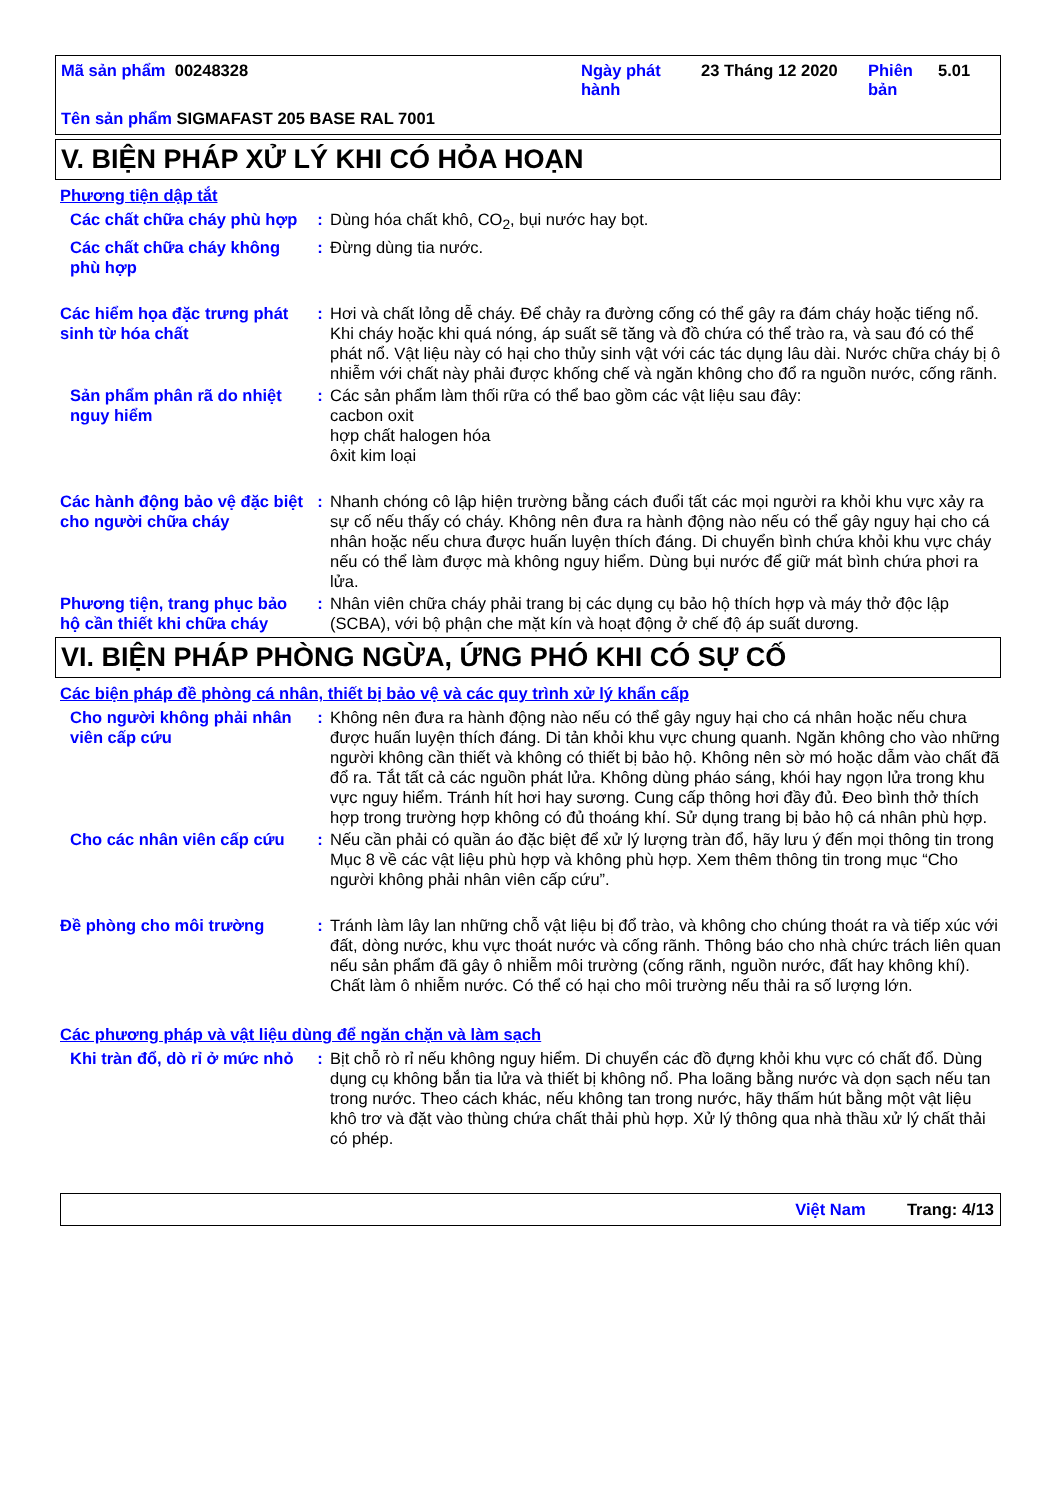Mã sản phẩm 00248328 Ngày phát hành
23 Tháng 12 2020 Phiên bản
5.01
Tên sản phẩm SIGMAFAST 205 BASE RAL 7001
V. BIỆN PHÁP XỬ LÝ KHI CÓ HỎA HOẠN
Phương tiện dập tắt
Các chất chữa cháy phù hợp
: Dùng hóa chất khô, CO<sub>2</sub>, bụi nước hay bọt.
Các chất chữa cháy không phù hợp
: Đừng dùng tia nước.
Các hiểm họa đặc trưng phát sinh từ hóa chất
: Hơi và chất lỏng dễ cháy. Để chảy ra đường cống có thể gây ra đám cháy hoặc tiếng nổ. Khi cháy hoặc khi quá nóng, áp suất sẽ tăng và đồ chứa có thể trào ra, và sau đó có thể phát nổ. Vật liệu này có hại cho thủy sinh vật với các tác dụng lâu dài. Nước chữa cháy bị ô nhiễm với chất này phải được khống chế và ngăn không cho đổ ra nguồn nước, cống rãnh.
Sản phẩm phân rã do nhiệt nguy hiểm
: Các sản phẩm làm thối rữa có thể bao gồm các vật liệu sau đây:
cacbon oxit
hợp chất halogen hóa
ôxit kim loại
Các hành động bảo vệ đặc biệt cho người chữa cháy
: Nhanh chóng cô lập hiện trường bằng cách đuổi tất các mọi người ra khỏi khu vực xảy ra sự cố nếu thấy có cháy. Không nên đưa ra hành động nào nếu có thể gây nguy hại cho cá nhân hoặc nếu chưa được huấn luyện thích đáng. Di chuyển bình chứa khỏi khu vực cháy nếu có thể làm được mà không nguy hiểm. Dùng bụi nước để giữ mát bình chứa phơi ra lửa.
Phương tiện, trang phục bảo hộ cần thiết khi chữa cháy
: Nhân viên chữa cháy phải trang bị các dụng cụ bảo hộ thích hợp và máy thở độc lập (SCBA), với bộ phận che mặt kín và hoạt động ở chế độ áp suất dương.
VI. BIỆN PHÁP PHÒNG NGỪA, ỨNG PHÓ KHI CÓ SỰ CỐ
Các biện pháp đề phòng cá nhân, thiết bị bảo vệ và các quy trình xử lý khẩn cấp
Cho người không phải nhân viên cấp cứu
: Không nên đưa ra hành động nào nếu có thể gây nguy hại cho cá nhân hoặc nếu chưa được huấn luyện thích đáng. Di tản khỏi khu vực chung quanh. Ngăn không cho vào những người không cần thiết và không có thiết bị bảo hộ. Không nên sờ mó hoặc dẫm vào chất đã đổ ra. Tắt tất cả các nguồn phát lửa. Không dùng pháo sáng, khói hay ngọn lửa trong khu vực nguy hiểm. Tránh hít hơi hay sương. Cung cấp thông hơi đầy đủ. Đeo bình thở thích hợp trong trường hợp không có đủ thoáng khí. Sử dụng trang bị bảo hộ cá nhân phù hợp.
Cho các nhân viên cấp cứu
: Nếu cần phải có quần áo đặc biệt để xử lý lượng tràn đổ, hãy lưu ý đến mọi thông tin trong Mục 8 về các vật liệu phù hợp và không phù hợp. Xem thêm thông tin trong mục “Cho người không phải nhân viên cấp cứu”.
Đề phòng cho môi trường : Tránh làm lây lan những chỗ vật liệu bị đổ trào, và không cho chúng thoát ra và tiếp xúc với đất, dòng nước, khu vực thoát nước và cống rãnh. Thông báo cho nhà chức trách liên quan nếu sản phẩm đã gây ô nhiễm môi trường (cống rãnh, nguồn nước, đất hay không khí). Chất làm ô nhiễm nước. Có thể có hại cho môi trường nếu thải ra số lượng lớn.
Các phương pháp và vật liệu dùng để ngăn chặn và làm sạch
Khi tràn đổ, dò rỉ ở mức nhỏ
: Bịt chỗ rò rỉ nếu không nguy hiểm. Di chuyển các đồ đựng khỏi khu vực có chất đổ. Dùng dụng cụ không bắn tia lửa và thiết bị không nổ. Pha loãng bằng nước và dọn sạch nếu tan trong nước. Theo cách khác, nếu không tan trong nước, hãy thấm hút bằng một vật liệu khô trơ và đặt vào thùng chứa chất thải phù hợp. Xử lý thông qua nhà thầu xử lý chất thải có phép.
Việt Nam Trang: 4/13